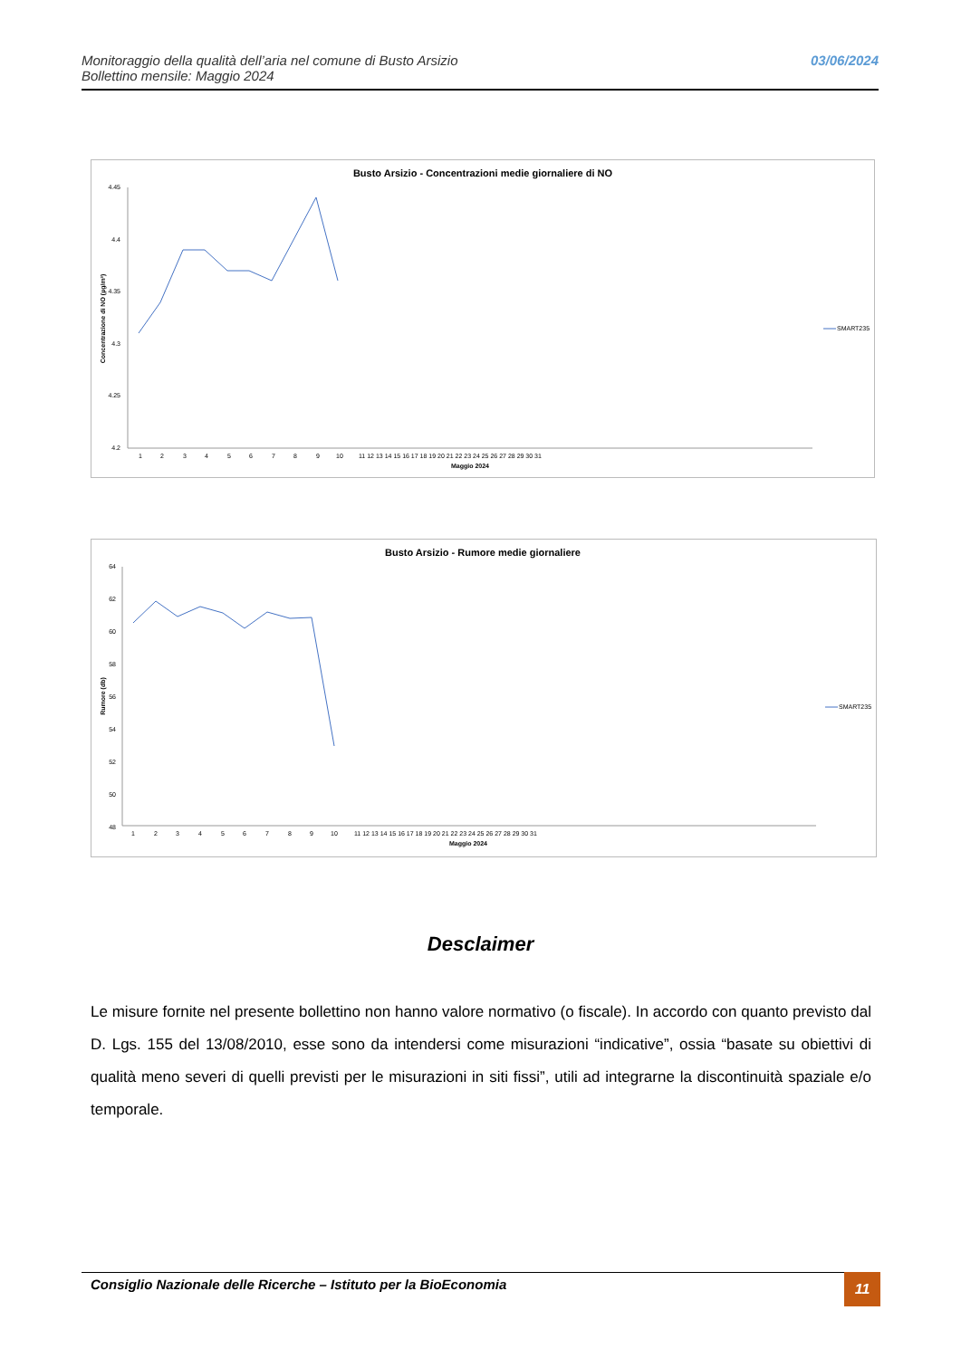Monitoraggio della qualità dell’aria nel comune di Busto Arsizio
Bollettino mensile: Maggio 2024
03/06/2024
Busto Arsizio - Concentrazioni medie giornaliere di NO
4.45
4.4
4.35
4.3
4.25
4.2
Concentrazione di NO (µg/m³)
1
2
3
4
5
6
7
8
9
10
11 12 13 14 15 16 17 18 19 20 21 22 23 24 25 26 27 28 29 30 31
Maggio 2024
SMART235
Busto Arsizio - Rumore medie giornaliere
64
62
60
58
56
54
52
50
48
Rumore (db)
1
2
3
4
5
6
7
8
9
10
11 12 13 14 15 16 17 18 19 20 21 22 23 24 25 26 27 28 29 30 31
Maggio 2024
SMART235
Desclaimer
Le misure fornite nel presente bollettino non hanno valore normativo (o fiscale). In accordo con quanto previsto dal D. Lgs. 155 del 13/08/2010, esse sono da intendersi come misurazioni “indicative”, ossia “basate su obiettivi di qualità meno severi di quelli previsti per le misurazioni in siti fissi”, utili ad integrarne la discontinuità spaziale e/o temporale.
Consiglio Nazionale delle Ricerche – Istituto per la BioEconomia 11